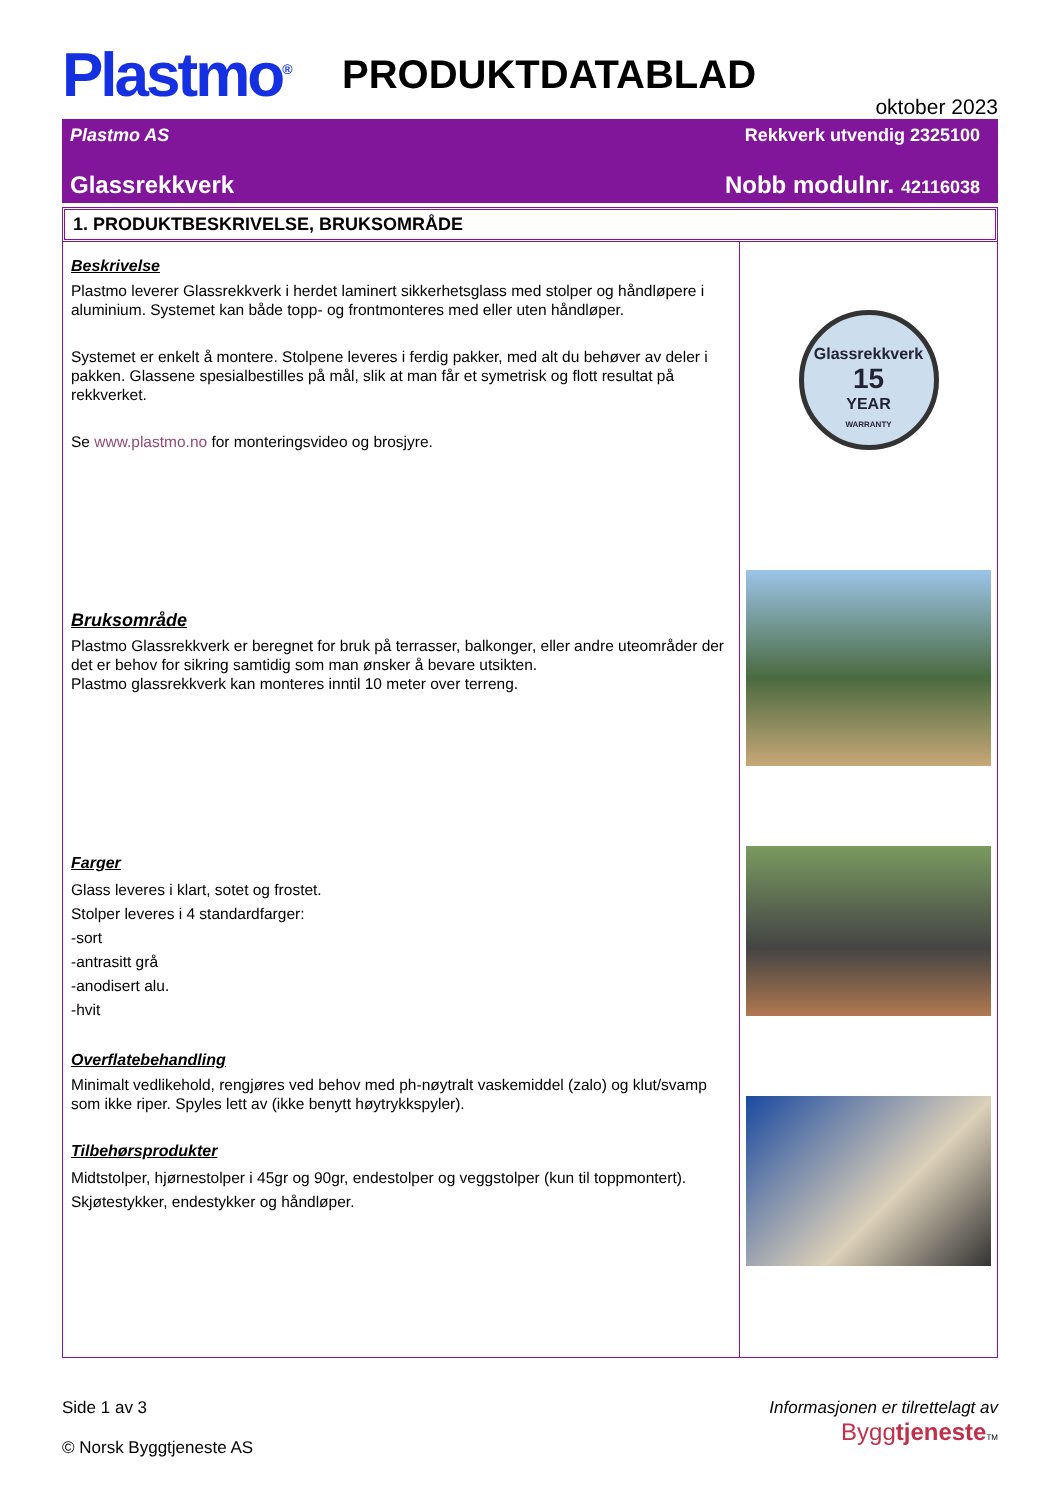Plastmo<sup>®</sup>
PRODUKTDATABLAD
oktober 2023
Plastmo AS Rekkverk utvendig 2325100
Glassrekkverk Nobb modulnr. 42116038
1. PRODUKTBESKRIVELSE, BRUKSOMRÅDE
Beskrivelse
Plastmo leverer Glassrekkverk i herdet laminert sikkerhetsglass med stolper og håndløpere i aluminium. Systemet kan både topp- og frontmonteres med eller uten håndløper.
Systemet er enkelt å montere. Stolpene leveres i ferdig pakker, med alt du behøver av deler i pakken. Glassene spesialbestilles på mål, slik at man får et symetrisk og flott resultat på rekkverket.
Se www.plastmo.no for monteringsvideo og brosjyre.
Bruksområde
Plastmo Glassrekkverk er beregnet for bruk på terrasser, balkonger, eller andre uteområder der det er behov for sikring samtidig som man ønsker å bevare utsikten.
Plastmo glassrekkverk kan monteres inntil 10 meter over terreng.
Farger
Glass leveres i klart, sotet og frostet.
Stolper leveres i 4 standardfarger:
-sort
-antrasitt grå
-anodisert alu.
-hvit
Overflatebehandling
Minimalt vedlikehold, rengjøres ved behov med ph-nøytralt vaskemiddel (zalo) og klut/svamp som ikke riper. Spyles lett av (ikke benytt høytrykkspyler).
Tilbehørsprodukter
Midtstolper, hjørnestolper i 45gr og 90gr, endestolper og veggstolper (kun til toppmontert).
Skjøtestykker, endestykker og håndløper.
Glassrekkverk
15
YEAR
WARRANTY
Side 1 av 3
© Norsk Byggtjeneste AS
Informasjonen er tilrettelagt av
Byggtjeneste TM